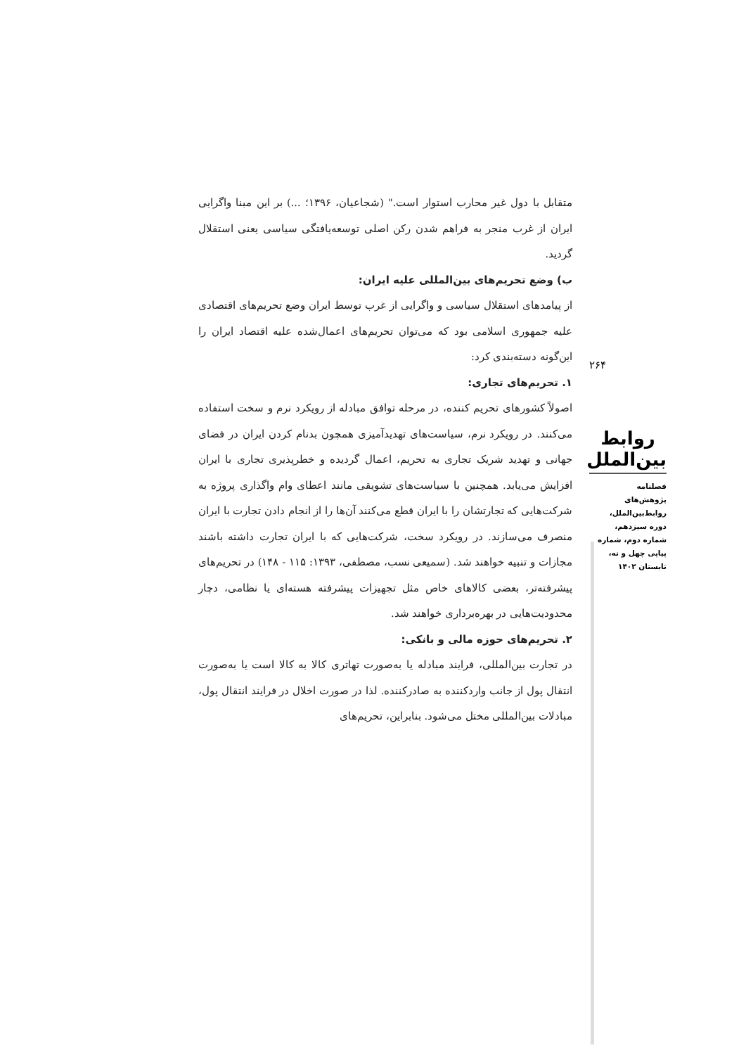متقابل با دول غیر محارب استوار است." (شجاعیان، ۱۳۹۶؛ ...) بر این مبنا واگرایی ایران از غرب منجر به فراهم شدن رکن اصلی توسعه‌یافتگی سیاسی یعنی استقلال گردید.
ب) وضع تحریم‌های بین‌المللی علیه ایران:
از پیامدهای استقلال سیاسی و واگرایی از غرب توسط ایران وضع تحریم‌های اقتصادی علیه جمهوری اسلامی بود که می‌توان تحریم‌های اعمال‌شده علیه اقتصاد ایران را این‌گونه دسته‌بندی کرد:
۱. تحریم‌های تجاری:
اصولاً کشورهای تحریم کننده، در مرحله توافق مبادله از رویکرد نرم و سخت استفاده می‌کنند. در رویکرد نرم، سیاست‌های تهدیدآمیزی همچون بدنام کردن ایران در فضای جهانی و تهدید شریک تجاری به تحریم، اعمال گردیده و خطرپذیری تجاری با ایران افزایش می‌یابد. همچنین با سیاست‌های تشویقی مانند اعطای وام واگذاری پروژه به شرکت‌هایی که تجارتشان را با ایران قطع می‌کنند آن‌ها را از انجام دادن تجارت با ایران منصرف می‌سازند. در رویکرد سخت، شرکت‌هایی که با ایران تجارت داشته باشند مجازات و تنبیه خواهند شد. (سمیعی نسب، مصطفی، ۱۳۹۳: ۱۱۵ - ۱۴۸) در تحریم‌های پیشرفته‌تر، بعضی کالاهای خاص مثل تجهیزات پیشرفته هسته‌ای یا نظامی، دچار محدودیت‌هایی در بهره‌برداری خواهند شد.
۲. تحریم‌های حوزه مالی و بانکی:
در تجارت بین‌المللی، فرایند مبادله یا به‌صورت تهاتری کالا به کالا است یا به‌صورت انتقال پول از جانب واردکننده به صادرکننده. لذا در صورت اخلال در فرایند انتقال پول، مبادلات بین‌المللی مختل می‌شود. بنابراین، تحریم‌های
۲۶۴
روابط بین‌الملل
فصلنامه
پژوهش‌های
روابط‌بین‌الملل،
دوره سیزدهم،
شماره دوم، شماره
پیاپی چهل و نه،
تابستان ۱۴۰۲